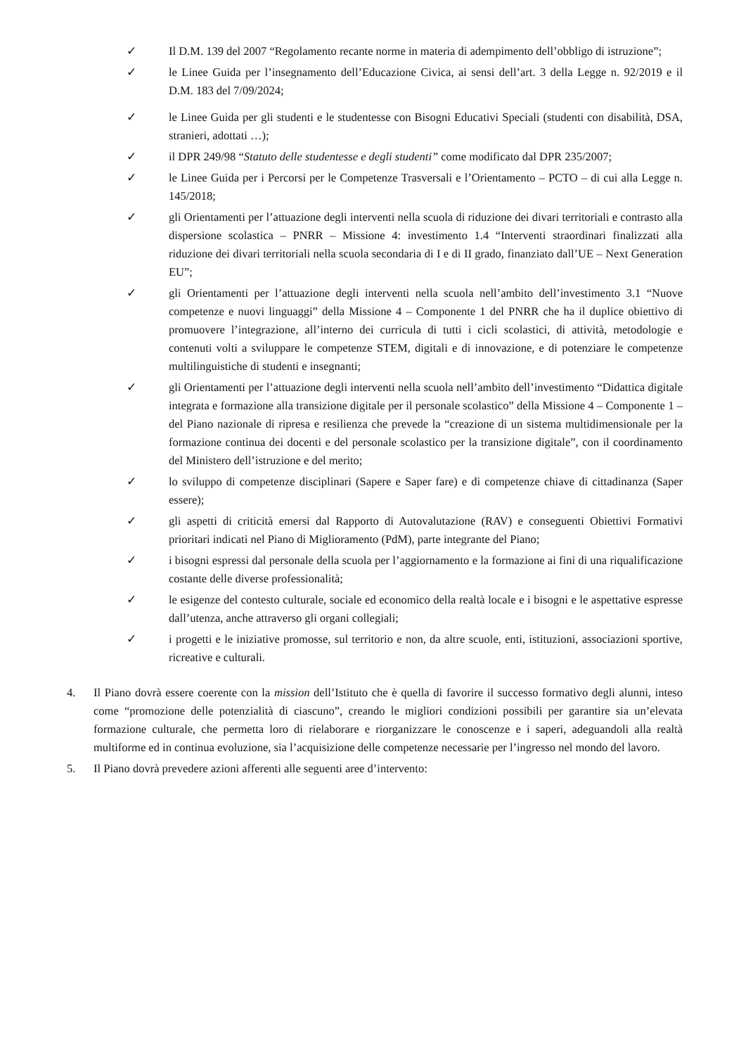✓ Il D.M. 139 del 2007 “Regolamento recante norme in materia di adempimento dell’obbligo di istruzione”;
✓ le Linee Guida per l’insegnamento dell’Educazione Civica, ai sensi dell’art. 3 della Legge n. 92/2019 e il D.M. 183 del 7/09/2024;
✓ le Linee Guida per gli studenti e le studentesse con Bisogni Educativi Speciali (studenti con disabilità, DSA, stranieri, adottati …);
✓ il DPR 249/98 “Statuto delle studentesse e degli studenti” come modificato dal DPR 235/2007;
✓ le Linee Guida per i Percorsi per le Competenze Trasversali e l’Orientamento – PCTO – di cui alla Legge n. 145/2018;
✓ gli Orientamenti per l’attuazione degli interventi nella scuola di riduzione dei divari territoriali e contrasto alla dispersione scolastica – PNRR – Missione 4: investimento 1.4 “Interventi straordinari finalizzati alla riduzione dei divari territoriali nella scuola secondaria di I e di II grado, finanziato dall’UE – Next Generation EU”;
✓ gli Orientamenti per l’attuazione degli interventi nella scuola nell’ambito dell’investimento 3.1 “Nuove competenze e nuovi linguaggi” della Missione 4 – Componente 1 del PNRR che ha il duplice obiettivo di promuovere l’integrazione, all’interno dei curricula di tutti i cicli scolastici, di attività, metodologie e contenuti volti a sviluppare le competenze STEM, digitali e di innovazione, e di potenziare le competenze multilinguistiche di studenti e insegnanti;
✓ gli Orientamenti per l’attuazione degli interventi nella scuola nell’ambito dell’investimento “Didattica digitale integrata e formazione alla transizione digitale per il personale scolastico” della Missione 4 – Componente 1 – del Piano nazionale di ripresa e resilienza che prevede la “creazione di un sistema multidimensionale per la formazione continua dei docenti e del personale scolastico per la transizione digitale”, con il coordinamento del Ministero dell’istruzione e del merito;
✓ lo sviluppo di competenze disciplinari (Sapere e Saper fare) e di competenze chiave di cittadinanza (Saper essere);
✓ gli aspetti di criticità emersi dal Rapporto di Autovalutazione (RAV) e conseguenti Obiettivi Formativi prioritari indicati nel Piano di Miglioramento (PdM), parte integrante del Piano;
✓ i bisogni espressi dal personale della scuola per l’aggiornamento e la formazione ai fini di una riqualificazione costante delle diverse professionalità;
✓ le esigenze del contesto culturale, sociale ed economico della realtà locale e i bisogni e le aspettative espresse dall’utenza, anche attraverso gli organi collegiali;
✓ i progetti e le iniziative promosse, sul territorio e non, da altre scuole, enti, istituzioni, associazioni sportive, ricreative e culturali.
4. Il Piano dovrà essere coerente con la mission dell’Istituto che è quella di favorire il successo formativo degli alunni, inteso come “promozione delle potenzialità di ciascuno”, creando le migliori condizioni possibili per garantire sia un’elevata formazione culturale, che permetta loro di rielaborare e riorganizzare le conoscenze e i saperi, adeguandoli alla realtà multiforme ed in continua evoluzione, sia l’acquisizione delle competenze necessarie per l’ingresso nel mondo del lavoro.
5. Il Piano dovrà prevedere azioni afferenti alle seguenti aree d’intervento: